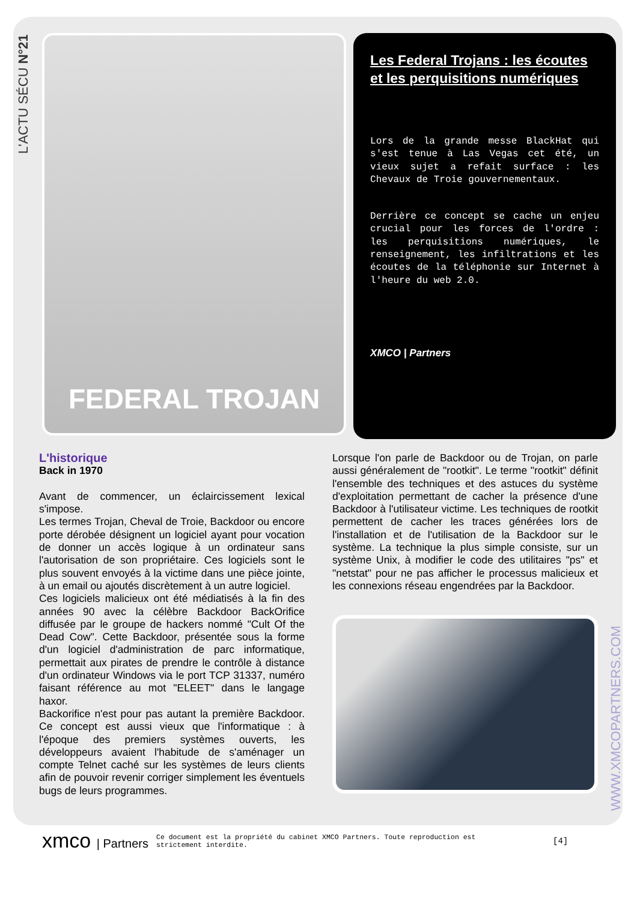L'ACTU SÉCU N°21
FEDERAL TROJAN
Les Federal Trojans : les écoutes et les perquisitions numériques
Lors de la grande messe BlackHat qui s'est tenue à Las Vegas cet été, un vieux sujet a refait surface : les Chevaux de Troie gouvernementaux.
Derrière ce concept se cache un enjeu crucial pour les forces de l'ordre : les perquisitions numériques, le renseignement, les infiltrations et les écoutes de la téléphonie sur Internet à l'heure du web 2.0.
XMCO | Partners
L'historique
Back in 1970
Avant de commencer, un éclaircissement lexical s'impose.
Les termes Trojan, Cheval de Troie, Backdoor ou encore porte dérobée désignent un logiciel ayant pour vocation de donner un accès logique à un ordinateur sans l'autorisation de son propriétaire. Ces logiciels sont le plus souvent envoyés à la victime dans une pièce jointe, à un email ou ajoutés discrètement à un autre logiciel.
Ces logiciels malicieux ont été médiatisés à la fin des années 90 avec la célèbre Backdoor BackOrifice diffusée par le groupe de hackers nommé "Cult Of the Dead Cow". Cette Backdoor, présentée sous la forme d'un logiciel d'administration de parc informatique, permettait aux pirates de prendre le contrôle à distance d'un ordinateur Windows via le port TCP 31337, numéro faisant référence au mot "ELEET" dans le langage haxor.
Backorifice n'est pour pas autant la première Backdoor. Ce concept est aussi vieux que l'informatique : à l'époque des premiers systèmes ouverts, les développeurs avaient l'habitude de s'aménager un compte Telnet caché sur les systèmes de leurs clients afin de pouvoir revenir corriger simplement les éventuels bugs de leurs programmes.
Lorsque l'on parle de Backdoor ou de Trojan, on parle aussi généralement de "rootkit". Le terme "rootkit" définit l'ensemble des techniques et des astuces du système d'exploitation permettant de cacher la présence d'une Backdoor à l'utilisateur victime. Les techniques de rootkit permettent de cacher les traces générées lors de l'installation et de l'utilisation de la Backdoor sur le système. La technique la plus simple consiste, sur un système Unix, à modifier le code des utilitaires "ps" et "netstat" pour ne pas afficher le processus malicieux et les connexions réseau engendrées par la Backdoor.
WWW.XMCOPARTNERS.COM
xmco | Partners
Ce document est la propriété du cabinet XMCO Partners. Toute reproduction est strictement interdite.
[4]